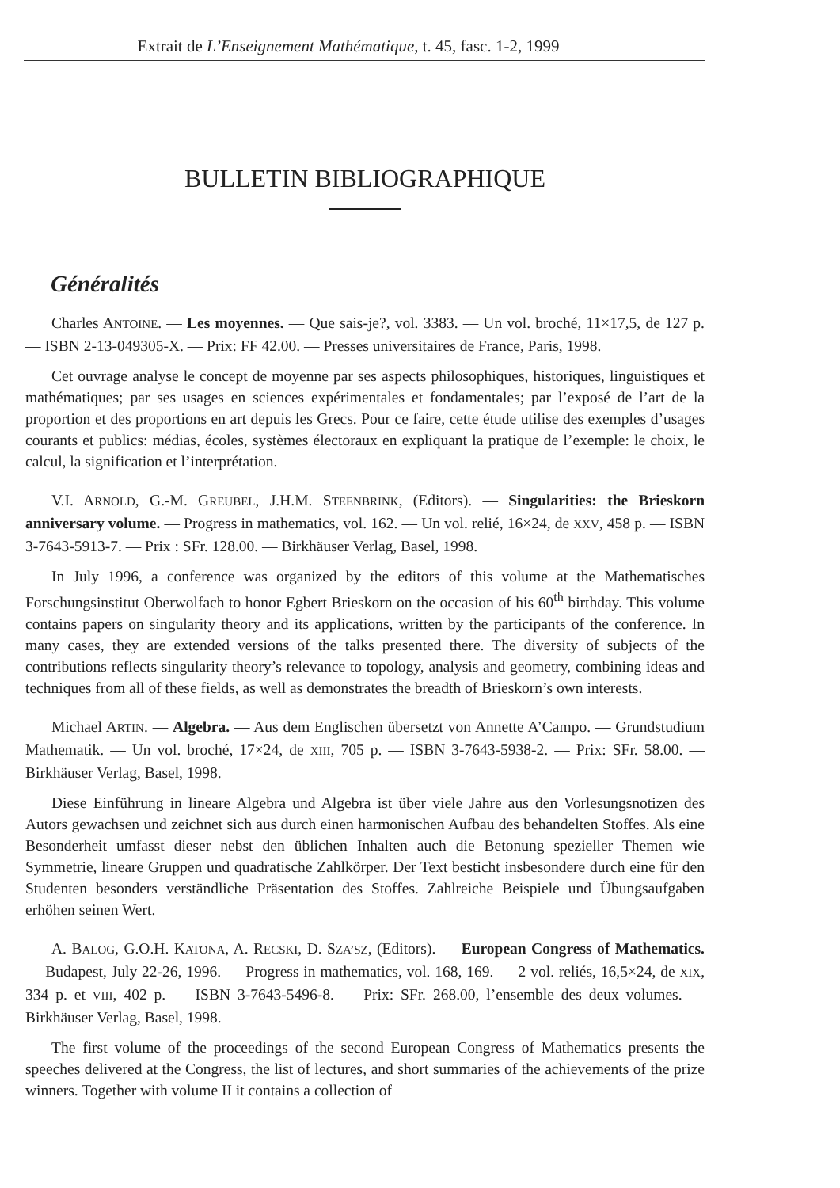Extrait de L’Enseignement Mathématique, t. 45, fasc. 1-2, 1999
BULLETIN BIBLIOGRAPHIQUE
Généralités
Charles ANTOINE. — Les moyennes. — Que sais-je?, vol. 3383. — Un vol. broché, 11×17,5, de 127 p. — ISBN 2-13-049305-X. — Prix: FF 42.00. — Presses universitaires de France, Paris, 1998.
Cet ouvrage analyse le concept de moyenne par ses aspects philosophiques, historiques, linguistiques et mathématiques; par ses usages en sciences expérimentales et fondamentales; par l’exposé de l’art de la proportion et des proportions en art depuis les Grecs. Pour ce faire, cette étude utilise des exemples d’usages courants et publics: médias, écoles, systèmes électoraux en expliquant la pratique de l’exemple: le choix, le calcul, la signification et l’interprétation.
V.I. ARNOLD, G.-M. GREUBEL, J.H.M. STEENBRINK, (Editors). — Singularities: the Brieskorn anniversary volume. — Progress in mathematics, vol. 162. — Un vol. relié, 16×24, de XXV, 458 p. — ISBN 3-7643-5913-7. — Prix : SFr. 128.00. — Birkhäuser Verlag, Basel, 1998.
In July 1996, a conference was organized by the editors of this volume at the Mathematisches Forschungsinstitut Oberwolfach to honor Egbert Brieskorn on the occasion of his 60<sup>th</sup> birthday. This volume contains papers on singularity theory and its applications, written by the participants of the conference. In many cases, they are extended versions of the talks presented there. The diversity of subjects of the contributions reflects singularity theory’s relevance to topology, analysis and geometry, combining ideas and techniques from all of these fields, as well as demonstrates the breadth of Brieskorn’s own interests.
Michael ARTIN. — Algebra. — Aus dem Englischen übersetzt von Annette A’Campo. — Grundstudium Mathematik. — Un vol. broché, 17×24, de XIII, 705 p. — ISBN 3-7643-5938-2. — Prix: SFr. 58.00. — Birkhäuser Verlag, Basel, 1998.
Diese Einführung in lineare Algebra und Algebra ist über viele Jahre aus den Vorlesungsnotizen des Autors gewachsen und zeichnet sich aus durch einen harmonischen Aufbau des behandelten Stoffes. Als eine Besonderheit umfasst dieser nebst den üblichen Inhalten auch die Betonung spezieller Themen wie Symmetrie, lineare Gruppen und quadratische Zahlkörper. Der Text besticht insbesondere durch eine für den Studenten besonders verständliche Präsentation des Stoffes. Zahlreiche Beispiele und Übungsaufgaben erhöhen seinen Wert.
A. BALOG, G.O.H. KATONA, A. RECSKI, D. SZA’SZ, (Editors). — European Congress of Mathematics. — Budapest, July 22-26, 1996. — Progress in mathematics, vol. 168, 169. — 2 vol. reliés, 16,5×24, de XIX, 334 p. et VIII, 402 p. — ISBN 3-7643-5496-8. — Prix: SFr. 268.00, l’ensemble des deux volumes. — Birkhäuser Verlag, Basel, 1998.
The first volume of the proceedings of the second European Congress of Mathematics presents the speeches delivered at the Congress, the list of lectures, and short summaries of the achievements of the prize winners. Together with volume II it contains a collection of